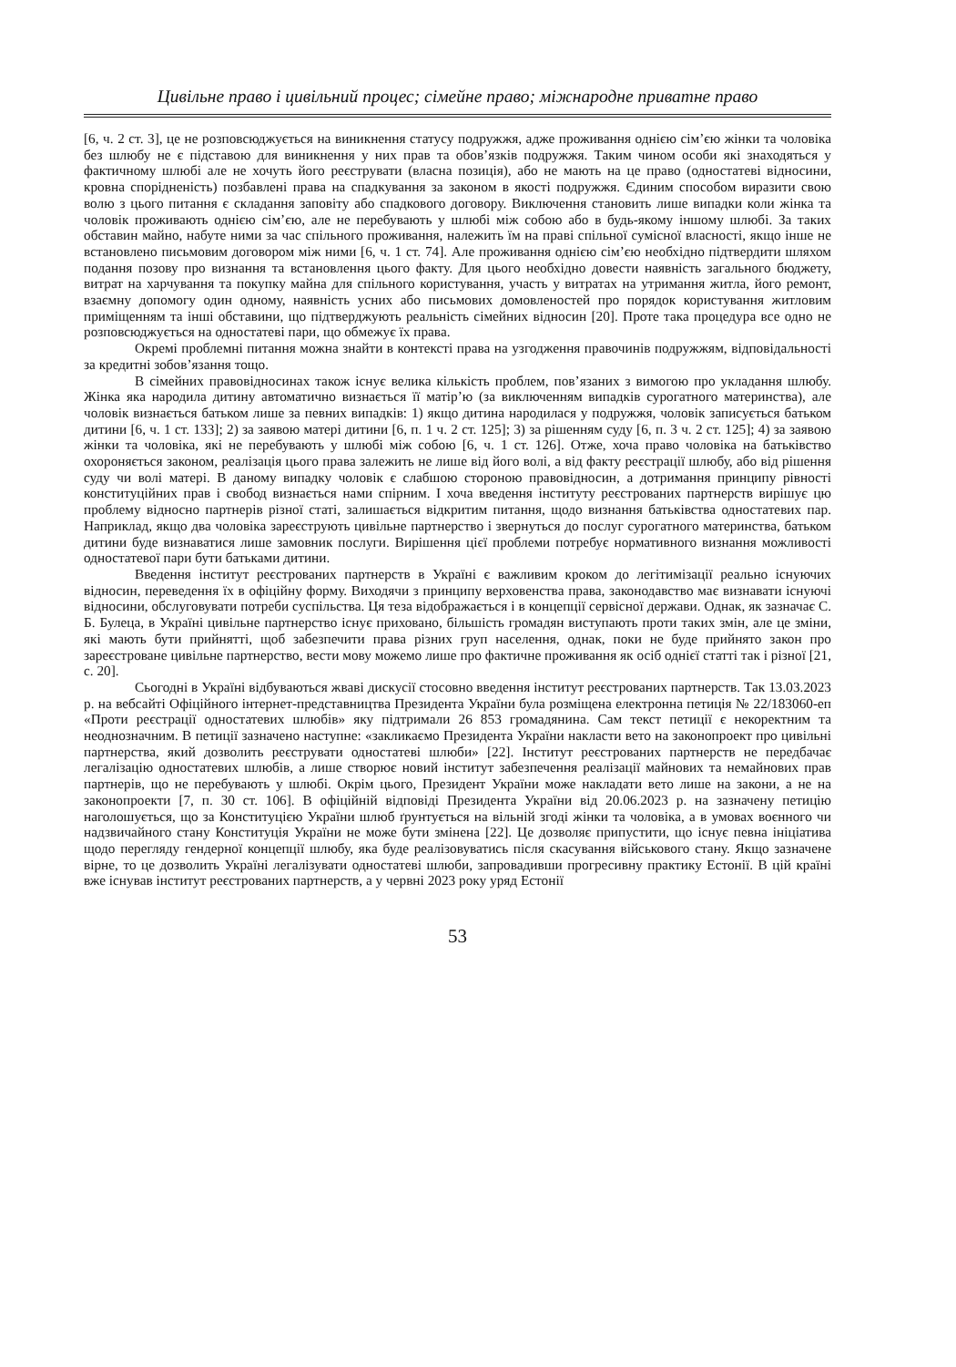Цивільне право і цивільний процес; сімейне право; міжнародне приватне право
[6, ч. 2 ст. 3], це не розповсюджується на виникнення статусу подружжя, адже проживання однією сім’єю жінки та чоловіка без шлюбу не є підставою для виникнення у них прав та обов’язків подружжя. Таким чином особи які знаходяться у фактичному шлюбі але не хочуть його реєструвати (власна позиція), або не мають на це право (одностатеві відносини, кровна спорідненість) позбавлені права на спадкування за законом в якості подружжя. Єдиним способом виразити свою волю з цього питання є складання заповіту або спадкового договору. Виключення становить лише випадки коли жінка та чоловік проживають однією сім’єю, але не перебувають у шлюбі між собою або в будь-якому іншому шлюбі. За таких обставин майно, набуте ними за час спільного проживання, належить їм на праві спільної сумісної власності, якщо інше не встановлено письмовим договором між ними [6, ч. 1 ст. 74]. Але проживання однією сім’єю необхідно підтвердити шляхом подання позову про визнання та встановлення цього факту. Для цього необхідно довести наявність загального бюджету, витрат на харчування та покупку майна для спільного користування, участь у витратах на утримання житла, його ремонт, взаємну допомогу один одному, наявність усних або письмових домовленостей про порядок користування житловим приміщенням та інші обставини, що підтверджують реальність сімейних відносин [20]. Проте така процедура все одно не розповсюджується на одностатеві пари, що обмежує їх права.
Окремі проблемні питання можна знайти в контексті права на узгодження правочинів подружжям, відповідальності за кредитні зобов’язання тощо.
В сімейних правовідносинах також існує велика кількість проблем, пов’язаних з вимогою про укладання шлюбу. Жінка яка народила дитину автоматично визнається її матір’ю (за виключенням випадків сурогатного материнства), але чоловік визнається батьком лише за певних випадків: 1) якщо дитина народилася у подружжя, чоловік записується батьком дитини [6, ч. 1 ст. 133]; 2) за заявою матері дитини [6, п. 1 ч. 2 ст. 125]; 3) за рішенням суду [6, п. 3 ч. 2 ст. 125]; 4) за заявою жінки та чоловіка, які не перебувають у шлюбі між собою [6, ч. 1 ст. 126]. Отже, хоча право чоловіка на батьківство охороняється законом, реалізація цього права залежить не лише від його волі, а від факту реєстрації шлюбу, або від рішення суду чи волі матері. В даному випадку чоловік є слабшою стороною правовідносин, а дотримання принципу рівності конституційних прав і свобод визнається нами спірним. І хоча введення інституту реєстрованих партнерств вирішує цю проблему відносно партнерів різної статі, залишається відкритим питання, щодо визнання батьківства одностатевих пар. Наприклад, якщо два чоловіка зареєструють цивільне партнерство і звернуться до послуг сурогатного материнства, батьком дитини буде визнаватися лише замовник послуги. Вирішення цієї проблеми потребує нормативного визнання можливості одностатевої пари бути батьками дитини.
Введення інститут реєстрованих партнерств в Україні є важливим кроком до легітимізації реально існуючих відносин, переведення їх в офіційну форму. Виходячи з принципу верховенства права, законодавство має визнавати існуючі відносини, обслуговувати потреби суспільства. Ця теза відображається і в концепції сервісної держави. Однак, як зазначає С. Б. Булеца, в Україні цивільне партнерство існує приховано, більшість громадян виступають проти таких змін, але це зміни, які мають бути прийнятті, щоб забезпечити права різних груп населення, однак, поки не буде прийнято закон про зареєстроване цивільне партнерство, вести мову можемо лише про фактичне проживання як осіб однієї статті так і різної [21, с. 20].
Сьогодні в Україні відбуваються жваві дискусії стосовно введення інститут реєстрованих партнерств. Так 13.03.2023 р. на вебсайті Офіційного інтернет-представництва Президента України була розміщена електронна петиція № 22/183060-еп «Проти реєстрації одностатевих шлюбів» яку підтримали 26 853 громадянина. Сам текст петиції є некоректним та неоднозначним. В петиції зазначено наступне: «закликаємо Президента України накласти вето на законопроект про цивільні партнерства, який дозволить реєструвати одностатеві шлюби» [22]. Інститут реєстрованих партнерств не передбачає легалізацію одностатевих шлюбів, а лише створює новий інститут забезпечення реалізації майнових та немайнових прав партнерів, що не перебувають у шлюбі. Окрім цього, Президент України може накладати вето лише на закони, а не на законопроекти [7, п. 30 ст. 106]. В офіційній відповіді Президента України від 20.06.2023 р. на зазначену петицію наголошується, що за Конституцією України шлюб ґрунтується на вільній згоді жінки та чоловіка, а в умовах воєнного чи надзвичайного стану Конституція України не може бути змінена [22]. Це дозволяє припустити, що існує певна ініціатива щодо перегляду гендерної концепції шлюбу, яка буде реалізовуватись після скасування військового стану. Якщо зазначене вірне, то це дозволить Україні легалізувати одностатеві шлюби, запровадивши прогресивну практику Естонії. В цій країні вже існував інститут реєстрованих партнерств, а у червні 2023 року уряд Естонії
53